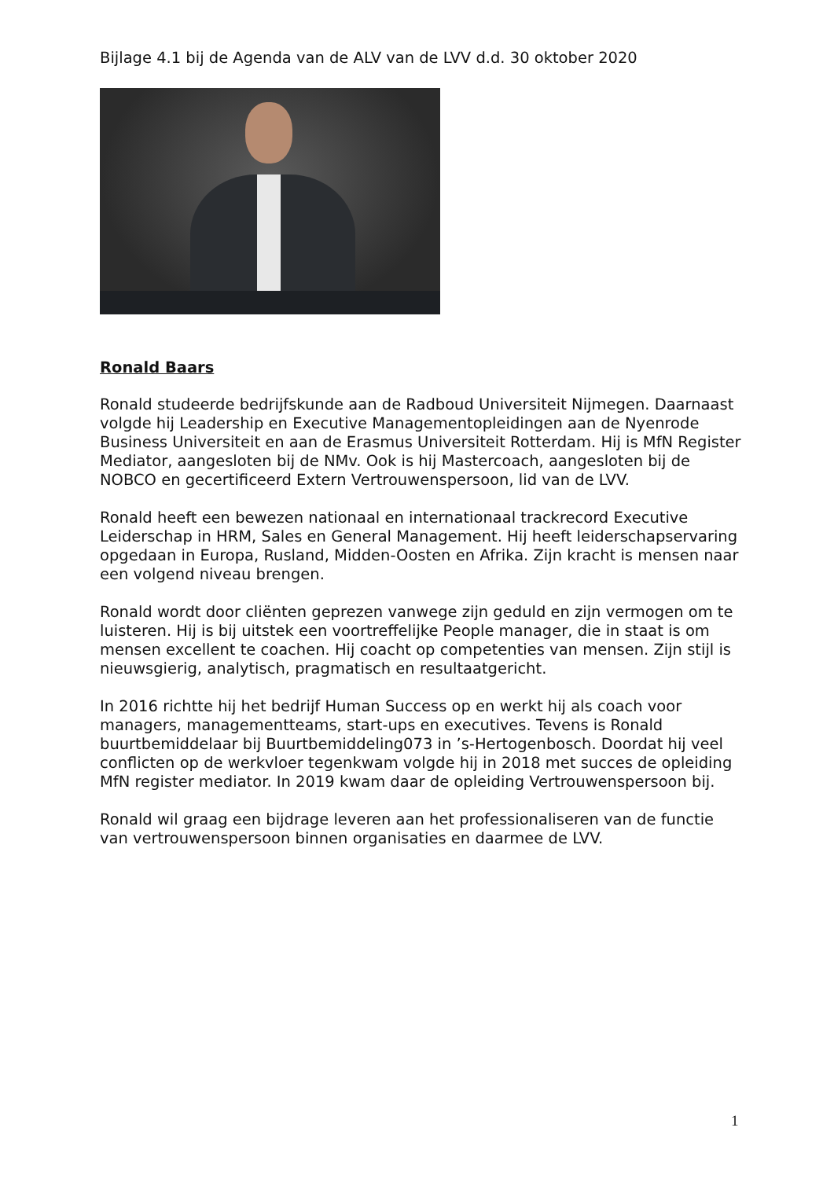Bijlage 4.1 bij de Agenda van de ALV van de LVV d.d. 30 oktober 2020
Ronald Baars
Ronald studeerde bedrijfskunde aan de Radboud Universiteit Nijmegen. Daarnaast volgde hij Leadership en Executive Managementopleidingen aan de Nyenrode Business Universiteit en aan de Erasmus Universiteit Rotterdam. Hij is MfN Register Mediator, aangesloten bij de NMv. Ook is hij Mastercoach, aangesloten bij de NOBCO en gecertificeerd Extern Vertrouwenspersoon, lid van de LVV.
Ronald heeft een bewezen nationaal en internationaal trackrecord Executive Leiderschap in HRM, Sales en General Management. Hij heeft leiderschapservaring opgedaan in Europa, Rusland, Midden-Oosten en Afrika. Zijn kracht is mensen naar een volgend niveau brengen.
Ronald wordt door cliënten geprezen vanwege zijn geduld en zijn vermogen om te luisteren. Hij is bij uitstek een voortreffelijke People manager, die in staat is om mensen excellent te coachen. Hij coacht op competenties van mensen. Zijn stijl is nieuwsgierig, analytisch, pragmatisch en resultaatgericht.
In 2016 richtte hij het bedrijf Human Success op en werkt hij als coach voor managers, managementteams, start-ups en executives. Tevens is Ronald buurtbemiddelaar bij Buurtbemiddeling073 in ’s-Hertogenbosch. Doordat hij veel conflicten op de werkvloer tegenkwam volgde hij in 2018 met succes de opleiding MfN register mediator. In 2019 kwam daar de opleiding Vertrouwenspersoon bij.
Ronald wil graag een bijdrage leveren aan het professionaliseren van de functie van vertrouwenspersoon binnen organisaties en daarmee de LVV.
1